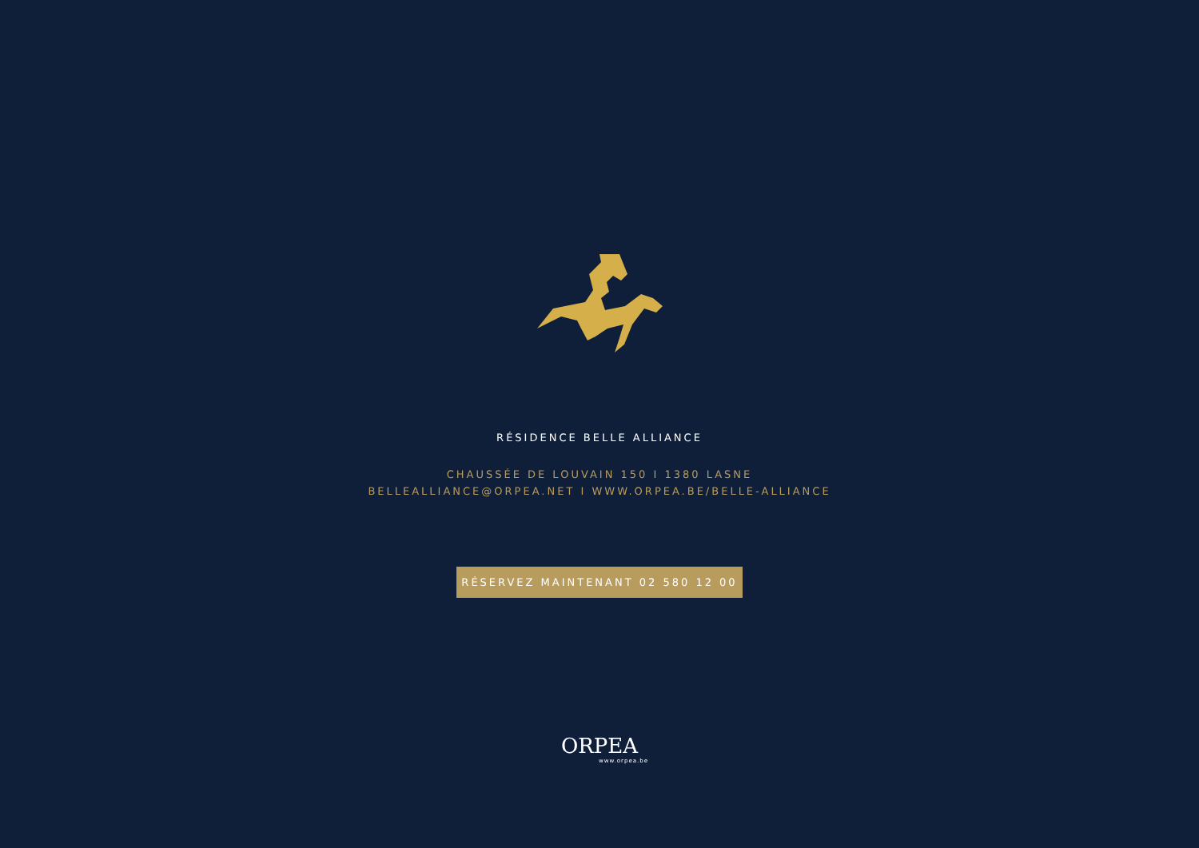RÉSIDENCE BELLE ALLIANCE
CHAUSSÉE DE LOUVAIN 150 I 1380 LASNE
BELLEALLIANCE@ORPEA.NET I WWW.ORPEA.BE/BELLE-ALLIANCE
RÉSERVEZ MAINTENANT 02 580 12 00
ORPEA
www.orpea.be